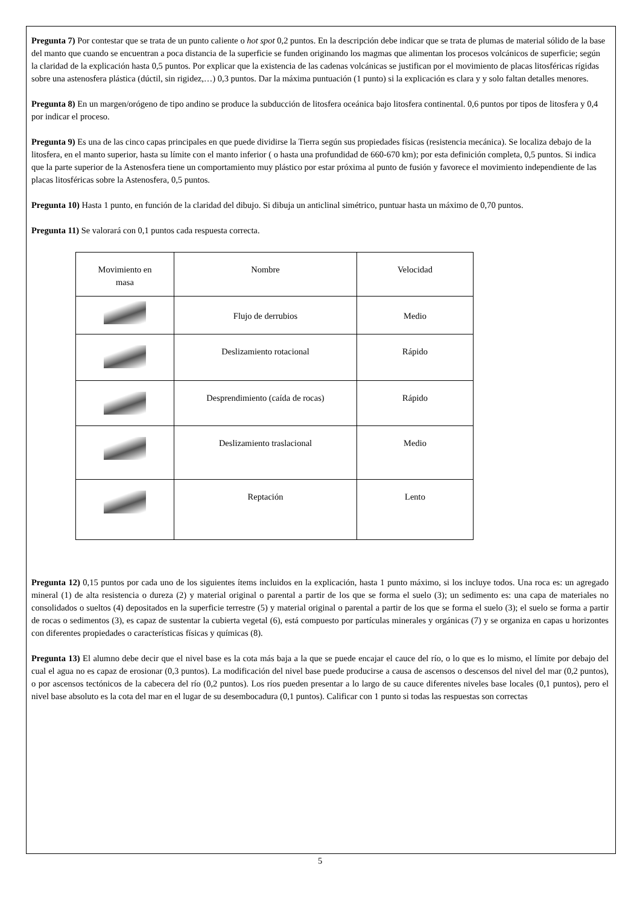Pregunta 7) Por contestar que se trata de un punto caliente o hot spot 0,2 puntos. En la descripción debe indicar que se trata de plumas de material sólido de la base del manto que cuando se encuentran a poca distancia de la superficie se funden originando los magmas que alimentan los procesos volcánicos de superficie; según la claridad de la explicación hasta 0,5 puntos. Por explicar que la existencia de las cadenas volcánicas se justifican por el movimiento de placas litosféricas rígidas sobre una astenosfera plástica (dúctil, sin rigidez,…) 0,3 puntos. Dar la máxima puntuación (1 punto) si la explicación es clara y y solo faltan detalles menores.
Pregunta 8) En un margen/orógeno de tipo andino se produce la subducción de litosfera oceánica bajo litosfera continental. 0,6 puntos por tipos de litosfera y 0,4 por indicar el proceso.
Pregunta 9) Es una de las cinco capas principales en que puede dividirse la Tierra según sus propiedades físicas (resistencia mecánica). Se localiza debajo de la litosfera, en el manto superior, hasta su límite con el manto inferior ( o hasta una profundidad de 660-670 km); por esta definición completa, 0,5 puntos. Si indica que la parte superior de la Astenosfera tiene un comportamiento muy plástico por estar próxima al punto de fusión y favorece el movimiento independiente de las placas litosféricas sobre la Astenosfera, 0,5 puntos.
Pregunta 10) Hasta 1 punto, en función de la claridad del dibujo. Si dibuja un anticlinal simétrico, puntuar hasta un máximo de 0,70 puntos.
Pregunta 11) Se valorará con 0,1 puntos cada respuesta correcta.
| Movimiento en masa | Nombre | Velocidad |
| | Flujo de derrubios | Medio |
| | Deslizamiento rotacional | Rápido |
| | Desprendimiento (caída de rocas) | Rápido |
| | Deslizamiento traslacional | Medio |
| | Reptación | Lento |
Pregunta 12) 0,15 puntos por cada uno de los siguientes ítems incluidos en la explicación, hasta 1 punto máximo, si los incluye todos. Una roca es: un agregado mineral (1) de alta resistencia o dureza (2) y material original o parental a partir de los que se forma el suelo (3); un sedimento es: una capa de materiales no consolidados o sueltos (4) depositados en la superficie terrestre (5) y material original o parental a partir de los que se forma el suelo (3); el suelo se forma a partir de rocas o sedimentos (3), es capaz de sustentar la cubierta vegetal (6), está compuesto por partículas minerales y orgánicas (7) y se organiza en capas u horizontes con diferentes propiedades o características físicas y químicas (8).
Pregunta 13) El alumno debe decir que el nivel base es la cota más baja a la que se puede encajar el cauce del río, o lo que es lo mismo, el límite por debajo del cual el agua no es capaz de erosionar (0,3 puntos). La modificación del nivel base puede producirse a causa de ascensos o descensos del nivel del mar (0,2 puntos), o por ascensos tectónicos de la cabecera del río (0,2 puntos). Los ríos pueden presentar a lo largo de su cauce diferentes niveles base locales (0,1 puntos), pero el nivel base absoluto es la cota del mar en el lugar de su desembocadura (0,1 puntos). Calificar con 1 punto si todas las respuestas son correctas
5